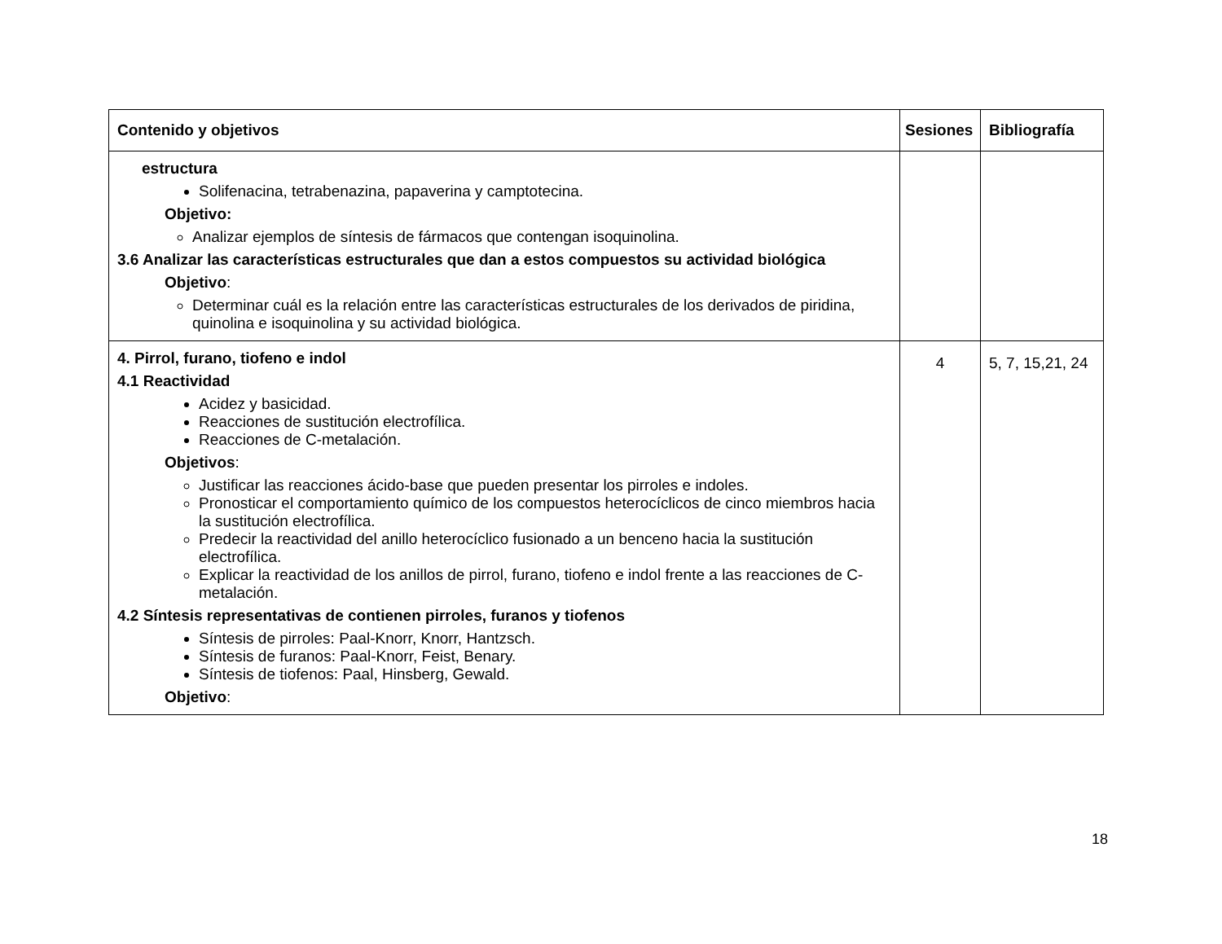| Contenido y objetivos | Sesiones | Bibliografía |
| --- | --- | --- |
| estructura Solifenacina, tetrabenazina, papaverina y camptotecina. Objetivo: Analizar ejemplos de síntesis de fármacos que contengan isoquinolina. 3.6 Analizar las características estructurales que dan a estos compuestos su actividad biológica Objetivo : Determinar cuál es la relación entre las características estructurales de los derivados de piridina, quinolina e isoquinolina y su actividad biológica. | | |
| 4. Pirrol, furano, tiofeno e indol 4.1 Reactividad Acidez y basicidad. Reacciones de sustitución electrofílica. Reacciones de C-metalación. Objetivos : Justificar las reacciones ácido-base que pueden presentar los pirroles e indoles. Pronosticar el comportamiento químico de los compuestos heterocíclicos de cinco miembros hacia la sustitución electrofílica. Predecir la reactividad del anillo heterocíclico fusionado a un benceno hacia la sustitución electrofílica. Explicar la reactividad de los anillos de pirrol, furano, tiofeno e indol frente a las reacciones de C-metalación. 4.2 Síntesis representativas de contienen pirroles, furanos y tiofenos Síntesis de pirroles: Paal-Knorr, Knorr, Hantzsch. Síntesis de furanos: Paal-Knorr, Feist, Benary. Síntesis de tiofenos: Paal, Hinsberg, Gewald. Objetivo : | 4 | 5, 7, 15,21, 24 |
18